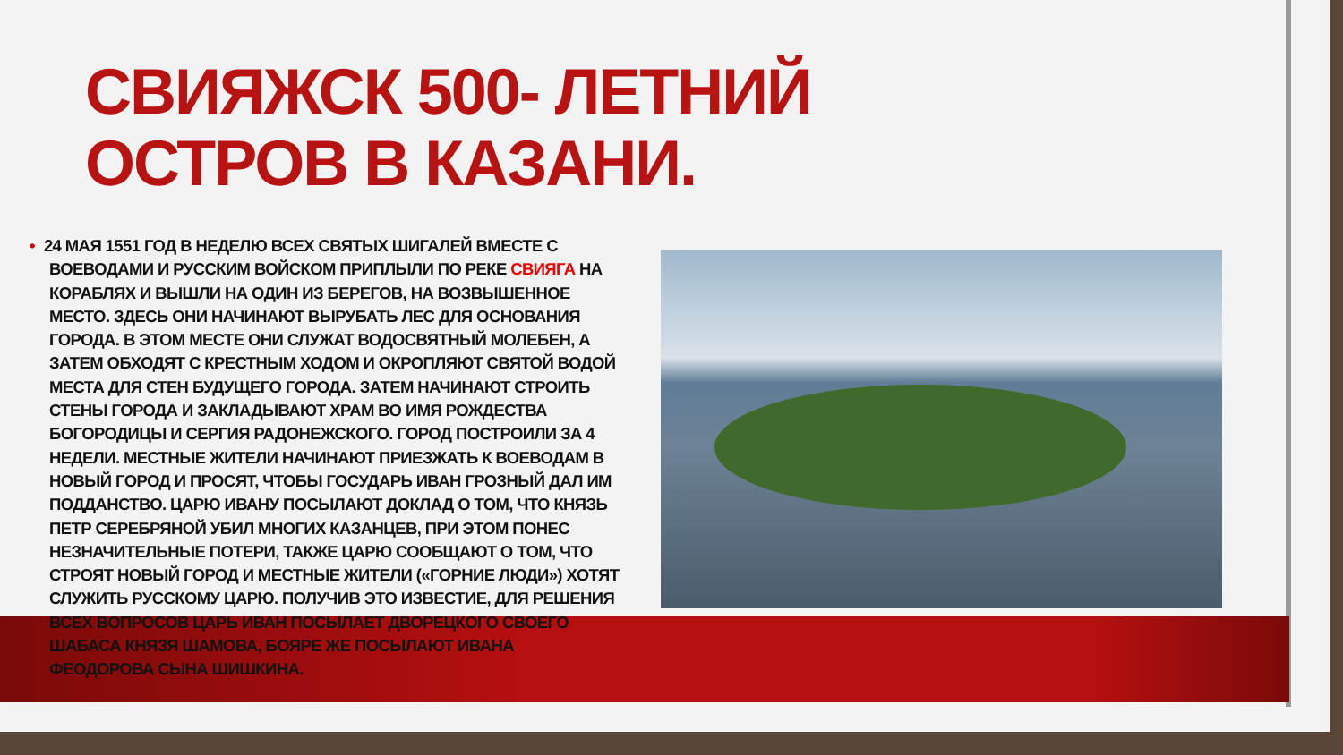СВИЯЖСК 500- ЛЕТНИЙ ОСТРОВ В КАЗАНИ.
• 24 МАЯ 1551 ГОД В НЕДЕЛЮ ВСЕХ СВЯТЫХ ШИГАЛЕЙ ВМЕСТЕ С ВОЕВОДАМИ И РУССКИМ ВОЙСКОМ ПРИПЛЫЛИ ПО РЕКЕ СВИЯГА НА КОРАБЛЯХ И ВЫШЛИ НА ОДИН ИЗ БЕРЕГОВ, НА ВОЗВЫШЕННОЕ МЕСТО. ЗДЕСЬ ОНИ НАЧИНАЮТ ВЫРУБАТЬ ЛЕС ДЛЯ ОСНОВАНИЯ ГОРОДА. В ЭТОМ МЕСТЕ ОНИ СЛУЖАТ ВОДОСВЯТНЫЙ МОЛЕБЕН, А ЗАТЕМ ОБХОДЯТ С КРЕСТНЫМ ХОДОМ И ОКРОПЛЯЮТ СВЯТОЙ ВОДОЙ МЕСТА ДЛЯ СТЕН БУДУЩЕГО ГОРОДА. ЗАТЕМ НАЧИНАЮТ СТРОИТЬ СТЕНЫ ГОРОДА И ЗАКЛАДЫВАЮТ ХРАМ ВО ИМЯ РОЖДЕСТВА БОГОРОДИЦЫ И СЕРГИЯ РАДОНЕЖСКОГО. ГОРОД ПОСТРОИЛИ ЗА 4 НЕДЕЛИ. МЕСТНЫЕ ЖИТЕЛИ НАЧИНАЮТ ПРИЕЗЖАТЬ К ВОЕВОДАМ В НОВЫЙ ГОРОД И ПРОСЯТ, ЧТОБЫ ГОСУДАРЬ ИВАН ГРОЗНЫЙ ДАЛ ИМ ПОДДАНСТВО. ЦАРЮ ИВАНУ ПОСЫЛАЮТ ДОКЛАД О ТОМ, ЧТО КНЯЗЬ ПЕТР СЕРЕБРЯНОЙ УБИЛ МНОГИХ КАЗАНЦЕВ, ПРИ ЭТОМ ПОНЕС НЕЗНАЧИТЕЛЬНЫЕ ПОТЕРИ, ТАКЖЕ ЦАРЮ СООБЩАЮТ О ТОМ, ЧТО СТРОЯТ НОВЫЙ ГОРОД И МЕСТНЫЕ ЖИТЕЛИ («ГОРНИЕ ЛЮДИ») ХОТЯТ СЛУЖИТЬ РУССКОМУ ЦАРЮ. ПОЛУЧИВ ЭТО ИЗВЕСТИЕ, ДЛЯ РЕШЕНИЯ ВСЕХ ВОПРОСОВ ЦАРЬ ИВАН ПОСЫЛАЕТ ДВОРЕЦКОГО СВОЕГО ШАБАСА КНЯЗЯ ШАМОВА, БОЯРЕ ЖЕ ПОСЫЛАЮТ ИВАНА ФЕОДОРОВА СЫНА ШИШКИНА.